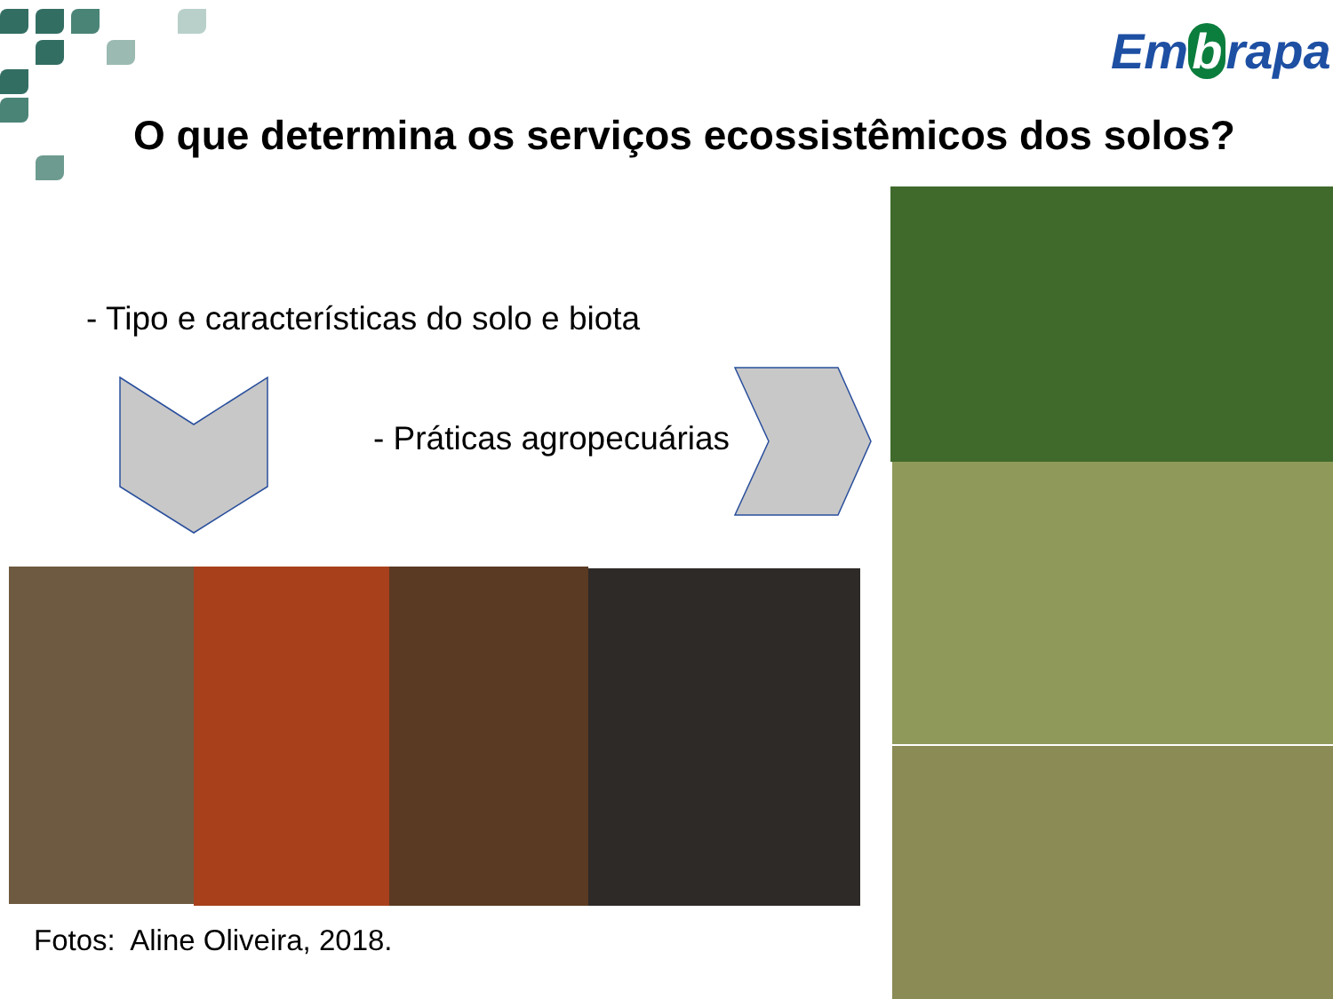Em b rapa
O que determina os serviços ecossistêmicos dos solos?
- Tipo e características do solo e biota
- Práticas agropecuárias
Fotos: Aline Oliveira, 2018.